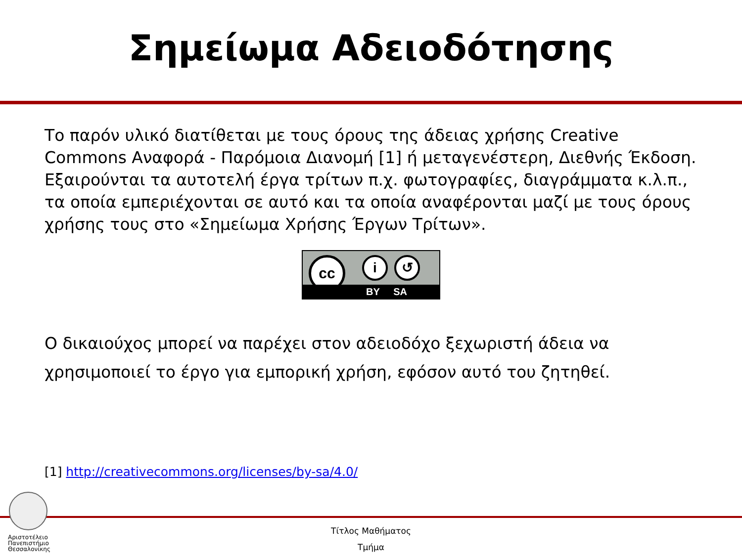Σημείωμα Αδειοδότησης
Το παρόν υλικό διατίθεται με τους όρους της άδειας χρήσης Creative Commons Αναφορά - Παρόμοια Διανομή [1] ή μεταγενέστερη, Διεθνής Έκδοση. Εξαιρούνται τα αυτοτελή έργα τρίτων π.χ. φωτογραφίες, διαγράμματα κ.λ.π., τα οποία εμπεριέχονται σε αυτό και τα οποία αναφέρονται μαζί με τους όρους χρήσης τους στο «Σημείωμα Χρήσης Έργων Τρίτων».
cc i ↺
BY SA
Ο δικαιούχος μπορεί να παρέχει στον αδειοδόχο ξεχωριστή άδεια να χρησιμοποιεί το έργο για εμπορική χρήση, εφόσον αυτό του ζητηθεί.
[1] http://creativecommons.org/licenses/by-sa/4.0/
Αριστοτέλειο
Πανεπιστήμιο
Θεσσαλονίκης
Τίτλος Μαθήματος
Τμήμα